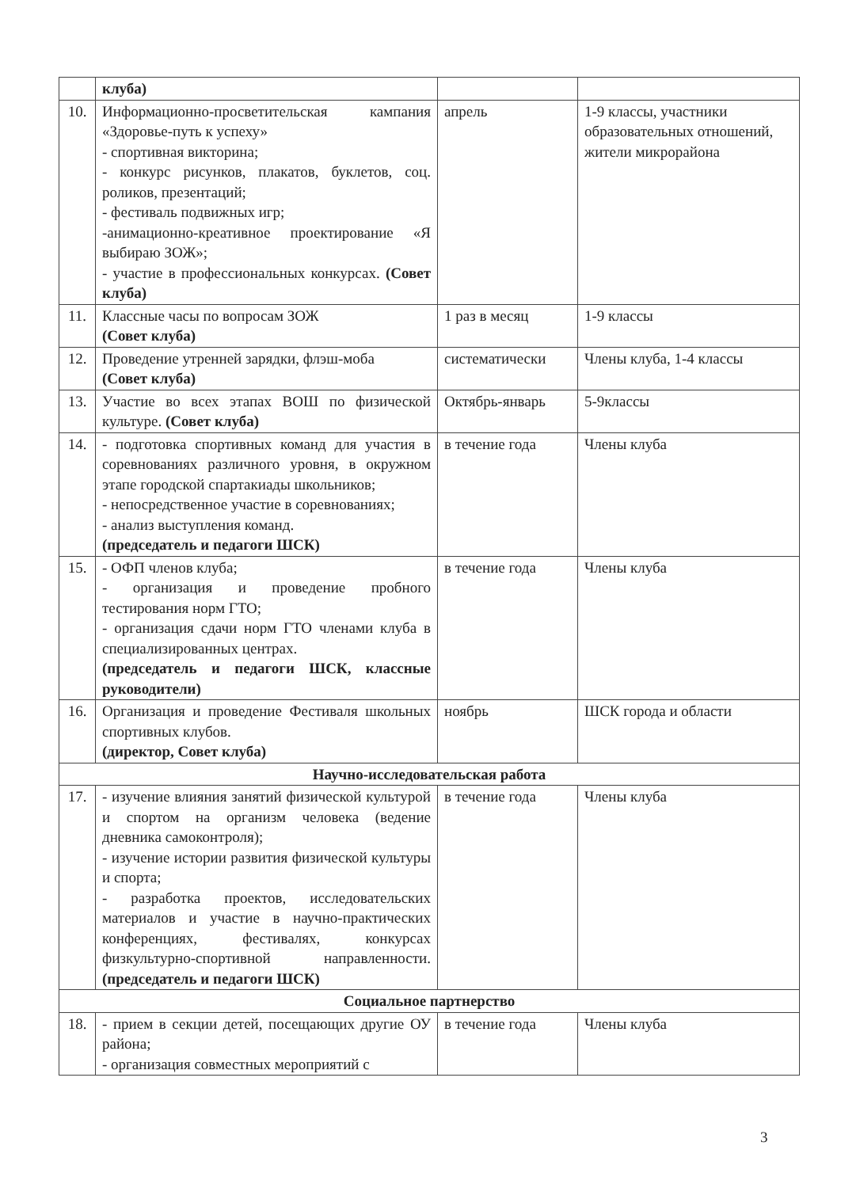| | клуба) | | |
| 10. | Информационно-просветительская кампания «Здоровье-путь к успеху» - спортивная викторина; - конкурс рисунков, плакатов, буклетов, соц. роликов, презентаций; - фестиваль подвижных игр; -анимационно-креативное проектирование «Я выбираю ЗОЖ»; - участие в профессиональных конкурсах. (Совет клуба) | апрель | 1-9 классы, участники образовательных отношений, жители микрорайона |
| 11. | Классные часы по вопросам ЗОЖ (Совет клуба) | 1 раз в месяц | 1-9 классы |
| 12. | Проведение утренней зарядки, флэш-моба (Совет клуба) | систематически | Члены клуба, 1-4 классы |
| 13. | Участие во всех этапах ВОШ по физической культуре. (Совет клуба) | Октябрь-январь | 5-9классы |
| 14. | - подготовка спортивных команд для участия в соревнованиях различного уровня, в окружном этапе городской спартакиады школьников; - непосредственное участие в соревнованиях; - анализ выступления команд. (председатель и педагоги ШСК) | в течение года | Члены клуба |
| 15. | - ОФП членов клуба; - организация и проведение пробного тестирования норм ГТО; - организация сдачи норм ГТО членами клуба в специализированных центрах. (председатель и педагоги ШСК, классные руководители) | в течение года | Члены клуба |
| 16. | Организация и проведение Фестиваля школьных спортивных клубов. (директор, Совет клуба) | ноябрь | ШСК города и области |
| Научно-исследовательская работа | | | |
| 17. | - изучение влияния занятий физической культурой и спортом на организм человека (ведение дневника самоконтроля); - изучение истории развития физической культуры и спорта; - разработка проектов, исследовательских материалов и участие в научно-практических конференциях, фестивалях, конкурсах физкультурно-спортивной направленности. (председатель и педагоги ШСК) | в течение года | Члены клуба |
| Социальное партнерство | | | |
| 18. | - прием в секции детей, посещающих другие ОУ района; - организация совместных мероприятий с | в течение года | Члены клуба |
3